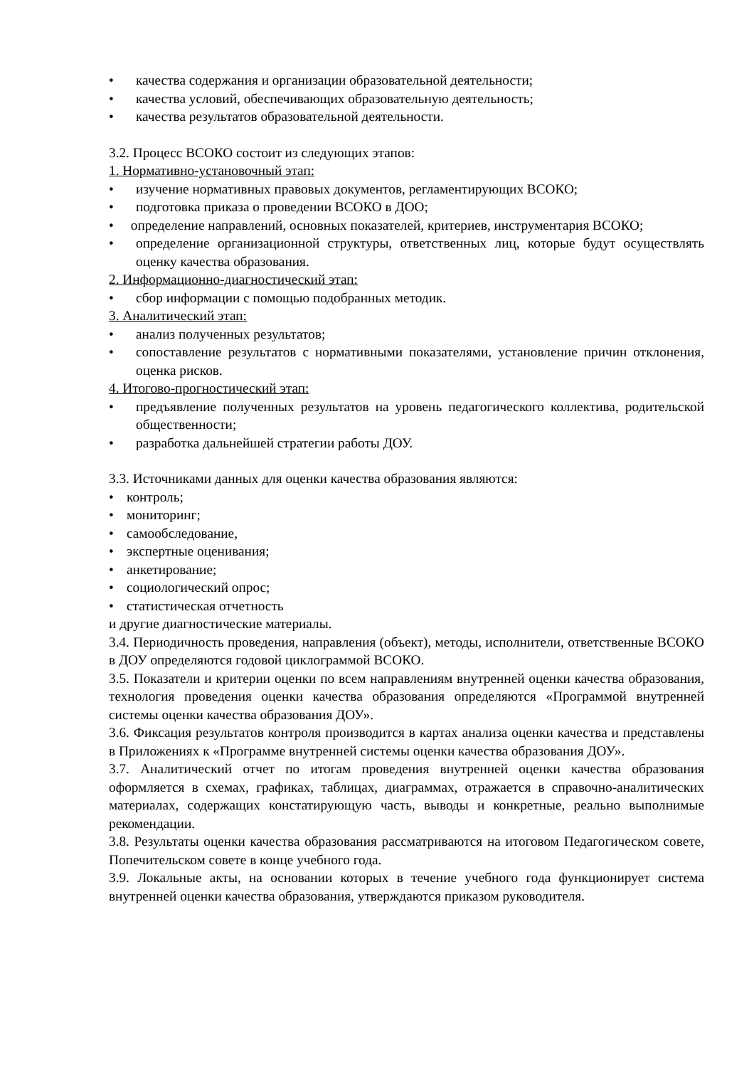• качества содержания и организации образовательной деятельности;
• качества условий, обеспечивающих образовательную деятельность;
• качества результатов образовательной деятельности.
3.2. Процесс ВСОКО состоит из следующих этапов:
1. Нормативно-установочный этап:
• изучение нормативных правовых документов, регламентирующих ВСОКО;
• подготовка приказа о проведении ВСОКО в ДОО;
• определение направлений, основных показателей, критериев, инструментария ВСОКО;
• определение организационной структуры, ответственных лиц, которые будут осуществлять оценку качества образования.
2. Информационно-диагностический этап:
• сбор информации с помощью подобранных методик.
3. Аналитический этап:
• анализ полученных результатов;
• сопоставление результатов с нормативными показателями, установление причин отклонения, оценка рисков.
4. Итогово-прогностический этап:
• предъявление полученных результатов на уровень педагогического коллектива, родительской общественности;
• разработка дальнейшей стратегии работы ДОУ.
3.3. Источниками данных для оценки качества образования являются:
• контроль;
• мониторинг;
• самообследование,
• экспертные оценивания;
• анкетирование;
• социологический опрос;
• статистическая отчетность
и другие диагностические материалы.
3.4. Периодичность проведения, направления (объект), методы, исполнители, ответственные ВСОКО в ДОУ определяются годовой циклограммой ВСОКО.
3.5. Показатели и критерии оценки по всем направлениям внутренней оценки качества образования, технология проведения оценки качества образования определяются «Программой внутренней системы оценки качества образования ДОУ».
3.6. Фиксация результатов контроля производится в картах анализа оценки качества и представлены в Приложениях к «Программе внутренней системы оценки качества образования ДОУ».
3.7. Аналитический отчет по итогам проведения внутренней оценки качества образования оформляется в схемах, графиках, таблицах, диаграммах, отражается в справочно-аналитических материалах, содержащих констатирующую часть, выводы и конкретные, реально выполнимые рекомендации.
3.8. Результаты оценки качества образования рассматриваются на итоговом Педагогическом совете, Попечительском совете в конце учебного года.
3.9. Локальные акты, на основании которых в течение учебного года функционирует система внутренней оценки качества образования, утверждаются приказом руководителя.